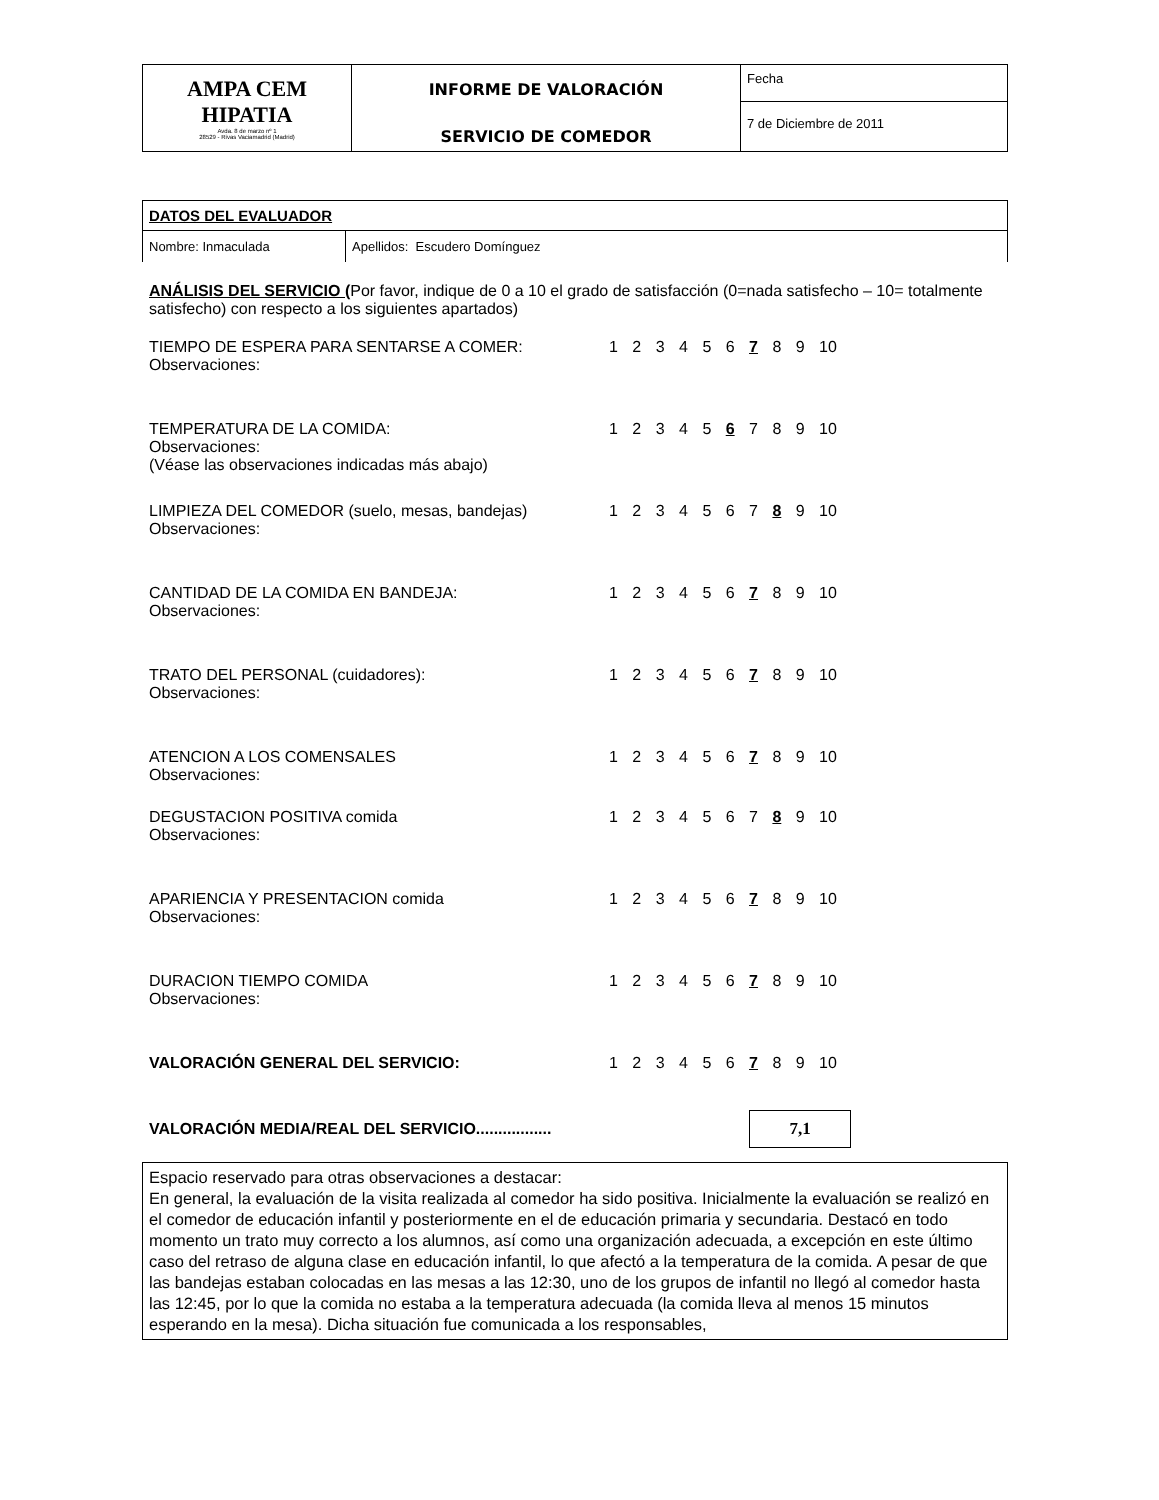| AMPA CEM HIPATIA Avda. 8 de marzo nº 1 28529 - Rivas Vaciamadrid (Madrid) | INFORME DE VALORACIÓN SERVICIO DE COMEDOR | Fecha |
| | | 7 de Diciembre de 2011 |
DATOS DEL EVALUADOR
Nombre: Inmaculada Apellidos: Escudero Domínguez
ANÁLISIS DEL SERVICIO (Por favor, indique de 0 a 10 el grado de satisfacción (0=nada satisfecho – 10= totalmente satisfecho) con respecto a los siguientes apartados)
TIEMPO DE ESPERA PARA SENTARSE A COMER: 1 2 3 4 5 6 7 8 9 10
Observaciones:
TEMPERATURA DE LA COMIDA: 1 2 3 4 5 6 7 8 9 10
Observaciones:
(Véase las observaciones indicadas más abajo)
LIMPIEZA DEL COMEDOR (suelo, mesas, bandejas) 1 2 3 4 5 6 7 8 9 10
Observaciones:
CANTIDAD DE LA COMIDA EN BANDEJA: 1 2 3 4 5 6 7 8 9 10
Observaciones:
TRATO DEL PERSONAL (cuidadores): 1 2 3 4 5 6 7 8 9 10
Observaciones:
ATENCION A LOS COMENSALES 1 2 3 4 5 6 7 8 9 10
Observaciones:
DEGUSTACION POSITIVA comida 1 2 3 4 5 6 7 8 9 10
Observaciones:
APARIENCIA Y PRESENTACION comida 1 2 3 4 5 6 7 8 9 10
Observaciones:
DURACION TIEMPO COMIDA 1 2 3 4 5 6 7 8 9 10
Observaciones:
VALORACIÓN GENERAL DEL SERVICIO: 1 2 3 4 5 6 7 8 9 10
VALORACIÓN MEDIA/REAL DEL SERVICIO................. 7,1
Espacio reservado para otras observaciones a destacar:
En general, la evaluación de la visita realizada al comedor ha sido positiva. Inicialmente la evaluación se realizó en el comedor de educación infantil y posteriormente en el de educación primaria y secundaria. Destacó en todo momento un trato muy correcto a los alumnos, así como una organización adecuada, a excepción en este último caso del retraso de alguna clase en educación infantil, lo que afectó a la temperatura de la comida. A pesar de que las bandejas estaban colocadas en las mesas a las 12:30, uno de los grupos de infantil no llegó al comedor hasta las 12:45, por lo que la comida no estaba a la temperatura adecuada (la comida lleva al menos 15 minutos esperando en la mesa). Dicha situación fue comunicada a los responsables,